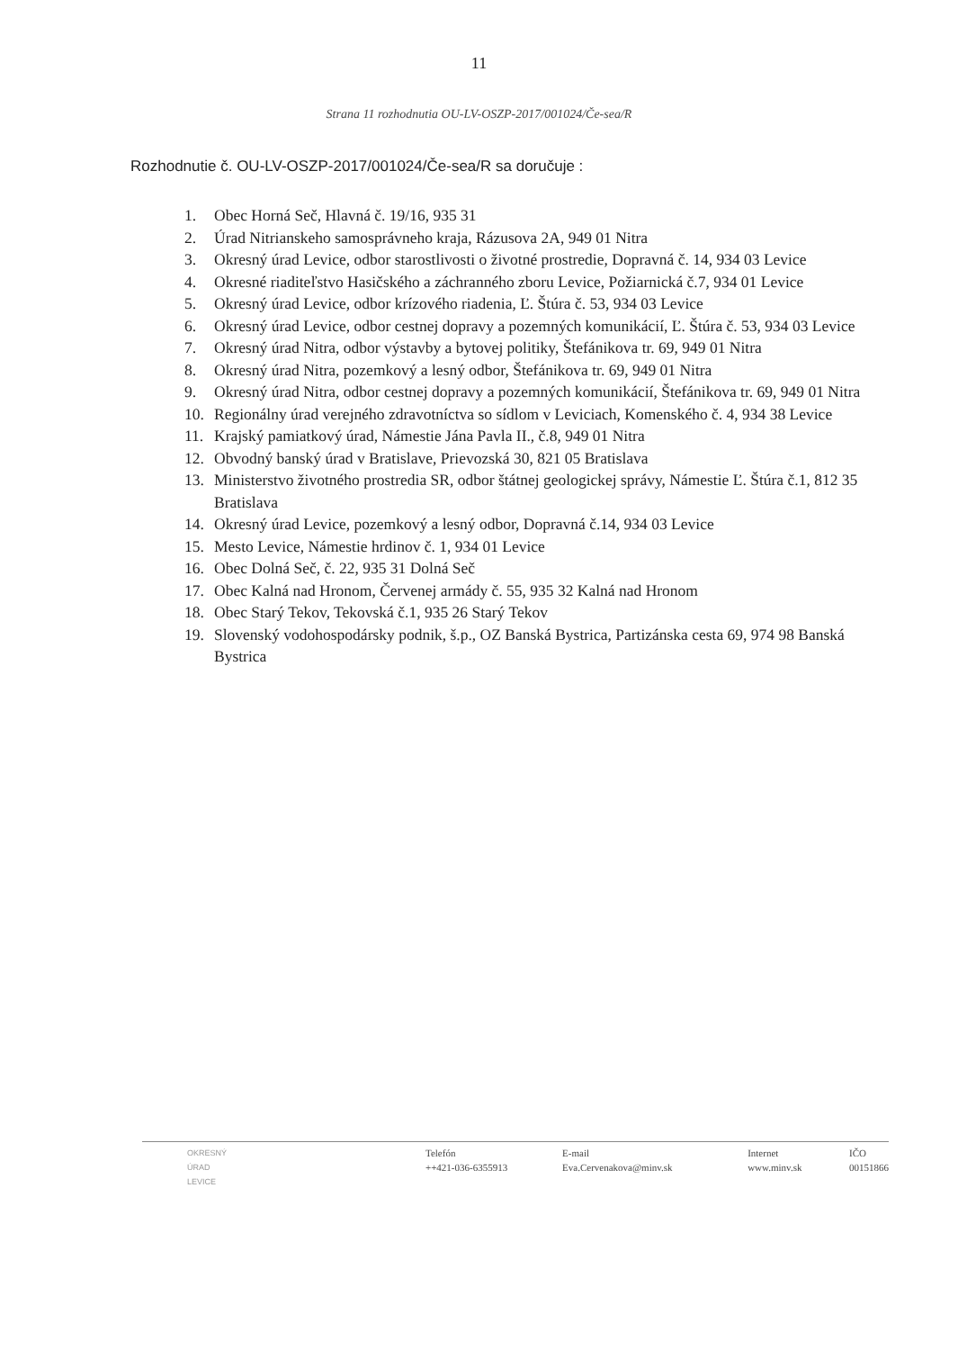11
Strana 11 rozhodnutia OU-LV-OSZP-2017/001024/Če-sea/R
Rozhodnutie č. OU-LV-OSZP-2017/001024/Če-sea/R sa doručuje :
1. Obec Horná Seč, Hlavná č. 19/16, 935 31
2. Úrad Nitrianskeho samosprávneho kraja, Rázusova 2A, 949 01 Nitra
3. Okresný úrad Levice, odbor starostlivosti o životné prostredie, Dopravná č. 14, 934 03 Levice
4. Okresné riaditeľstvo Hasičského a záchranného zboru Levice, Požiarnická č.7, 934 01 Levice
5. Okresný úrad Levice, odbor krízového riadenia, Ľ. Štúra č. 53, 934 03 Levice
6. Okresný úrad Levice, odbor cestnej dopravy a pozemných komunikácií, Ľ. Štúra č. 53, 934 03 Levice
7. Okresný úrad Nitra, odbor výstavby a bytovej politiky, Štefánikova tr. 69, 949 01 Nitra
8. Okresný úrad Nitra, pozemkový a lesný odbor, Štefánikova tr. 69, 949 01 Nitra
9. Okresný úrad Nitra, odbor cestnej dopravy a pozemných komunikácií, Štefánikova tr. 69, 949 01 Nitra
10. Regionálny úrad verejného zdravotníctva so sídlom v Leviciach, Komenského č. 4, 934 38 Levice
11. Krajský pamiatkový úrad, Námestie Jána Pavla II., č.8, 949 01 Nitra
12. Obvodný banský úrad v Bratislave, Prievozská 30, 821 05 Bratislava
13. Ministerstvo životného prostredia SR, odbor štátnej geologickej správy, Námestie Ľ. Štúra č.1, 812 35 Bratislava
14. Okresný úrad Levice, pozemkový a lesný odbor, Dopravná č.14, 934 03 Levice
15. Mesto Levice, Námestie hrdinov č. 1, 934 01 Levice
16. Obec Dolná Seč, č. 22, 935 31 Dolná Seč
17. Obec Kalná nad Hronom, Červenej armády č. 55, 935 32 Kalná nad Hronom
18. Obec Starý Tekov, Tekovská č.1, 935 26 Starý Tekov
19. Slovenský vodohospodársky podnik, š.p., OZ Banská Bystrica, Partizánska cesta 69, 974 98 Banská Bystrica
OKRESNÝ
ÚRAD
LEVICE
Telefón
++421-036-6355913
E-mail
Eva.Cervenakova@minv.sk
Internet
www.minv.sk
IČO
00151866